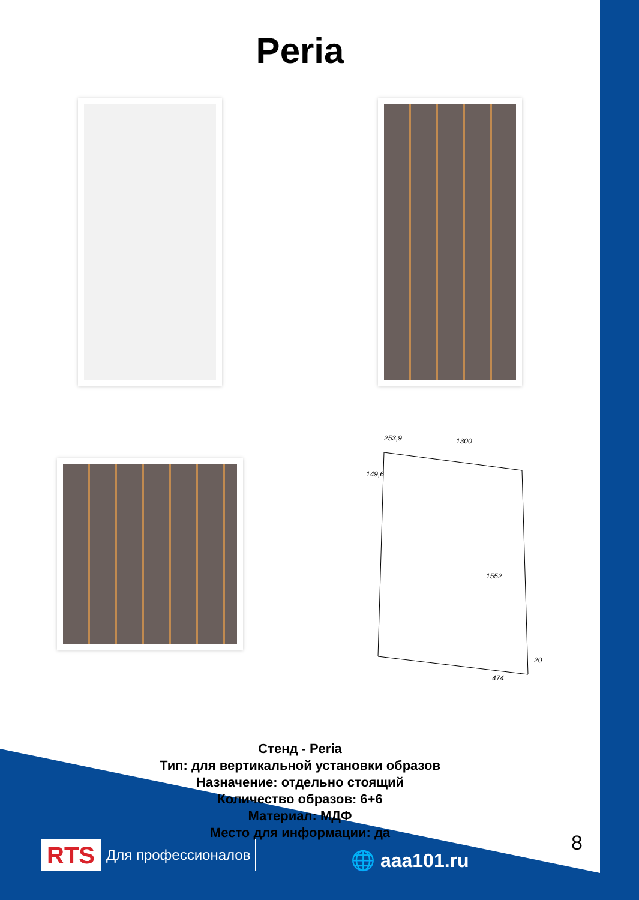Peria
253,9
1300
149,6
1552
20
474
Стенд - Peria
Тип: для вертикальной установки образов
Назначение: отдельно стоящий
Количество образов: 6+6
Материал: МДФ
Место для информации: да
RTS Для профессионалов
🌐 aaa101.ru
8